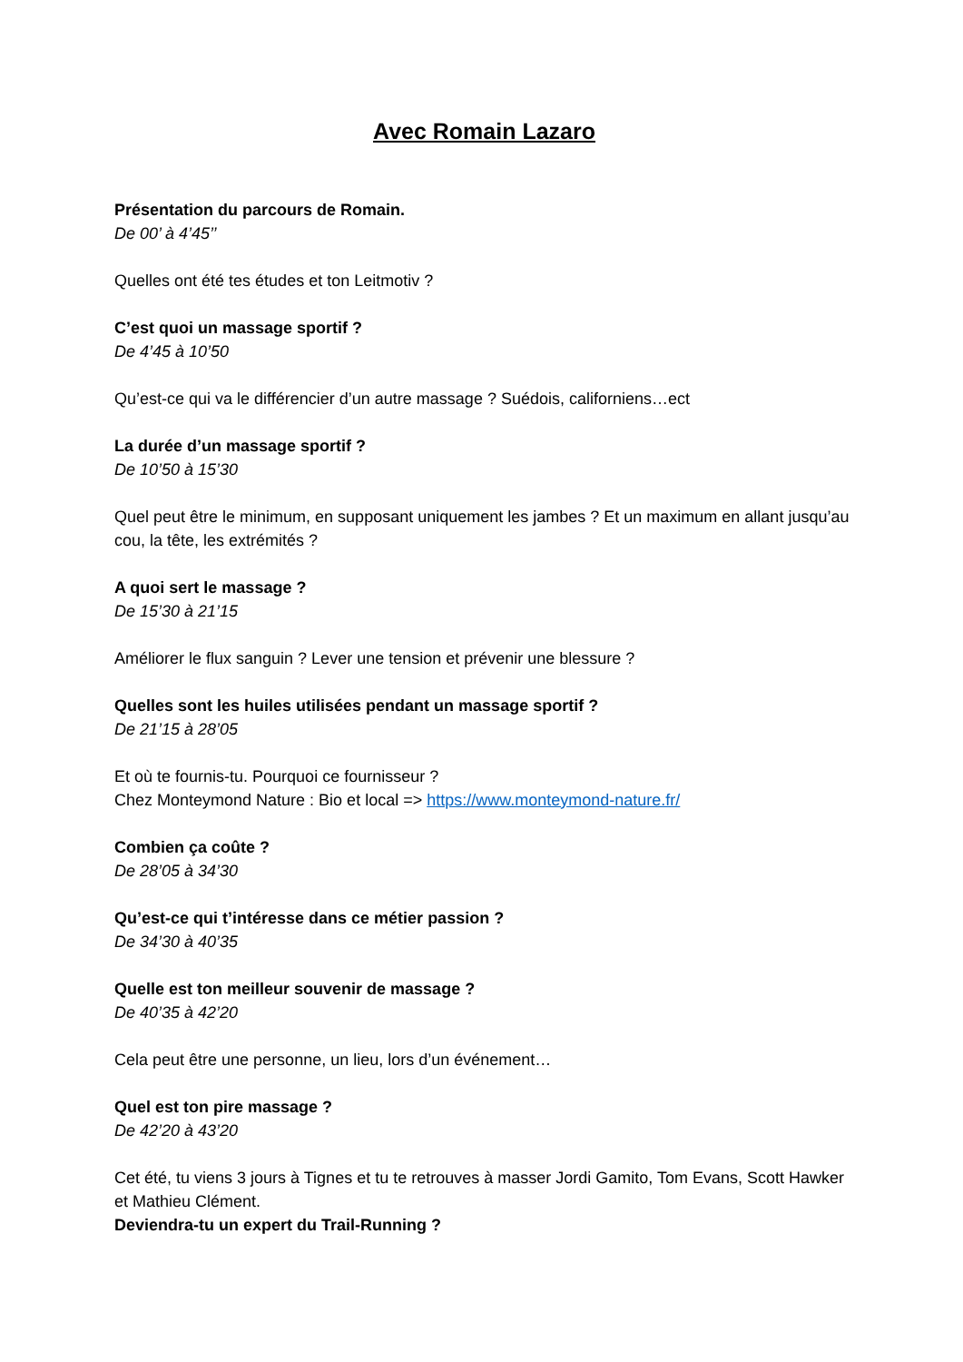Avec Romain Lazaro
Présentation du parcours de Romain.
De 00’ à 4’45’’
Quelles ont été tes études et ton Leitmotiv ?
C’est quoi un massage sportif ?
De 4’45 à 10’50
Qu’est-ce qui va le différencier d’un autre massage ? Suédois, californiens…ect
La durée d’un massage sportif ?
De 10’50 à 15’30
Quel peut être le minimum, en supposant uniquement les jambes ? Et un maximum en allant jusqu’au cou, la tête, les extrémités ?
A quoi sert le massage ?
De 15’30 à 21’15
Améliorer le flux sanguin ? Lever une tension et prévenir une blessure ?
Quelles sont les huiles utilisées pendant un massage sportif ?
De 21’15 à 28’05
Et où te fournis-tu. Pourquoi ce fournisseur ?
Chez Monteymond Nature : Bio et local => https://www.monteymond-nature.fr/
Combien ça coûte ?
De 28’05 à 34’30
Qu’est-ce qui t’intéresse dans ce métier passion ?
De 34’30 à 40’35
Quelle est ton meilleur souvenir de massage ?
De 40’35 à 42’20
Cela peut être une personne, un lieu, lors d’un événement…
Quel est ton pire massage ?
De 42’20 à 43’20
Cet été, tu viens 3 jours à Tignes et tu te retrouves à masser Jordi Gamito, Tom Evans, Scott Hawker et Mathieu Clément.
Deviendra-tu un expert du Trail-Running ?